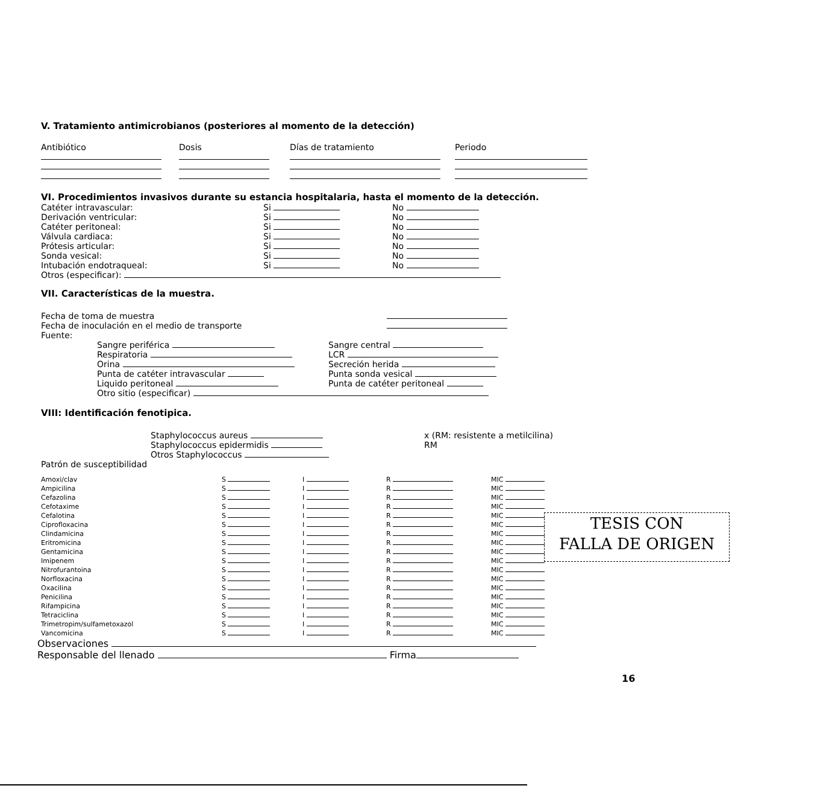V. Tratamiento antimicrobianos (posteriores al momento de la detección)
| Antibiótico | Dosis | Días de tratamiento | Periodo |
VI. Procedimientos invasivos durante su estancia hospitalaria, hasta el momento de la detección.
| Catéter intravascular: | Si | No |
| Derivación ventricular: | Si | No |
| Catéter peritoneal: | Si | No |
| Válvula cardiaca: | Si | No |
| Prótesis articular: | Si | No |
| Sonda vesical: | Si | No |
| Intubación endotraqueal: | Si | No |
Otros (especificar):
VII. Características de la muestra.
| Fecha de toma de muestra | |
| Fecha de inoculación en el medio de transporte | |
| Fuente: | |
| Sangre periférica | Sangre central |
| Respiratoria | LCR |
| Orina | Secreción herida |
| Punta de catéter intravascular | Punta sonda vesical |
| Liquido peritoneal | Punta de catéter peritoneal |
| Otro sitio (especificar) | |
VIII: Identificación fenotipica.
| Staphylococcus aureus | x (RM: resistente a metilcilina) |
| Staphylococcus epidermidis | RM |
| Otros Staphylococcus | |
Patrón de susceptibilidad
| Amoxi/clav | S | I | R | MIC |
| Ampicilina | S | I | R | MIC |
| Cefazolina | S | I | R | MIC |
| Cefotaxime | S | I | R | MIC |
| Cefalotina | S | I | R | MIC |
| Ciprofloxacina | S | I | R | MIC |
| Clindamicina | S | I | R | MIC |
| Eritromicina | S | I | R | MIC |
| Gentamicina | S | I | R | MIC |
| Imipenem | S | I | R | MIC |
| Nitrofurantoina | S | I | R | MIC |
| Norfloxacina | S | I | R | MIC |
| Oxacilina | S | I | R | MIC |
| Penicilina | S | I | R | MIC |
| Rifampicina | S | I | R | MIC |
| Tetraciclina | S | I | R | MIC |
| Trimetropim/sulfametoxazol | S | I | R | MIC |
| Vancomicina | S | I | R | MIC |
Observaciones
Responsable del llenado Firma
16
TESIS CON
FALLA DE ORIGEN